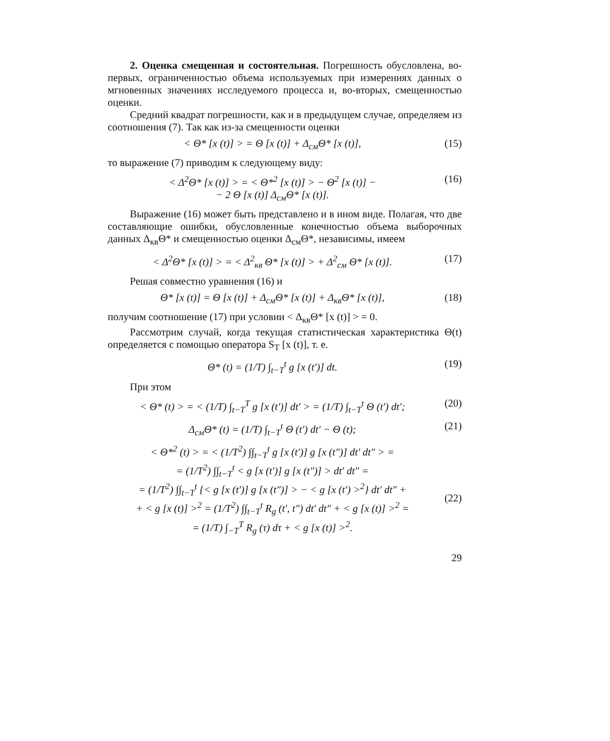2. Оценка смещенная и состоятельная. Погрешность обусловлена, во-первых, ограниченностью объема используемых при измерениях данных о мгновенных значениях исследуемого процесса и, во-вторых, смещенностью оценки.
Средний квадрат погрешности, как и в предыдущем случае, определяем из соотношения (7). Так как из-за смещенности оценки
< Θ* [x (t)] > = Θ [x (t)] + Δ<sub>см</sub>Θ* [x (t)], (15)
то выражение (7) приводим к следующему виду:
< Δ<sup>2</sup>Θ* [x (t)] > = < Θ*<sup>2</sup> [x (t)] > − Θ<sup>2</sup> [x (t)] −
− 2 Θ [x (t)] Δ<sub>см</sub>Θ* [x (t)]. (16)
Выражение (16) может быть представлено и в ином виде. Полагая, что две составляющие ошибки, обусловленные конечностью объема выборочных данных Δ<sub>кв</sub>Θ* и смещенностью оценки Δ<sub>см</sub>Θ*, независимы, имеем
< Δ<sup>2</sup>Θ* [x (t)] > = < Δ<sup>2</sup><sub>кв</sub> Θ* [x (t)] > + Δ<sup>2</sup><sub>см</sub> Θ* [x (t)]. (17)
Решая совместно уравнения (16) и
Θ* [x (t)] = Θ [x (t)] + Δ<sub>см</sub>Θ* [x (t)] + Δ<sub>кв</sub>Θ* [x (t)], (18)
получим соотношение (17) при условии < Δ<sub>кв</sub>Θ* [x (t)] > = 0.
Рассмотрим случай, когда текущая статистическая характеристика Θ(t) определяется с помощью оператора S<sub>T</sub> [x (t)], т. е.
Θ* (t) = (1/T) ∫<sub>t−T</sub><sup>t</sup> g [x (t′)] dt. (19)
При этом
< Θ* (t) > = < (1/T) ∫<sub>t−T</sub><sup>T</sup> g [x (t′)] dt′ > = (1/T) ∫<sub>t−T</sub><sup>t</sup> Θ (t′) dt′; (20)
Δ<sub>см</sub>Θ* (t) = (1/T) ∫<sub>t−T</sub><sup>t</sup> Θ (t′) dt′ − Θ (t); (21)
< Θ*<sup>2</sup> (t) > = < (1/T<sup>2</sup>) ∫∫<sub>t−T</sub><sup>t</sup> g [x (t′)] g [x (t″)] dt′ dt″ > =
= (1/T<sup>2</sup>) ∫∫<sub>t−T</sub><sup>t</sup> < g [x (t′)] g [x (t″)] > dt′ dt″ =
= (1/T<sup>2</sup>) ∫∫<sub>t−T</sub><sup>t</sup> {< g [x (t′)] g [x (t″)] > − < g [x (t′) ><sup>2</sup>} dt′ dt″ +
+ < g [x (t)] ><sup>2</sup> = (1/T<sup>2</sup>) ∫∫<sub>t−T</sub><sup>t</sup> R<sub>g</sub> (t′, t″) dt′ dt″ + < g [x (t)] ><sup>2</sup> =
= (1/T) ∫<sub>−T</sub><sup>T</sup> R<sub>g</sub> (τ) dτ + < g [x (t)] ><sup>2</sup>.
(22)
29